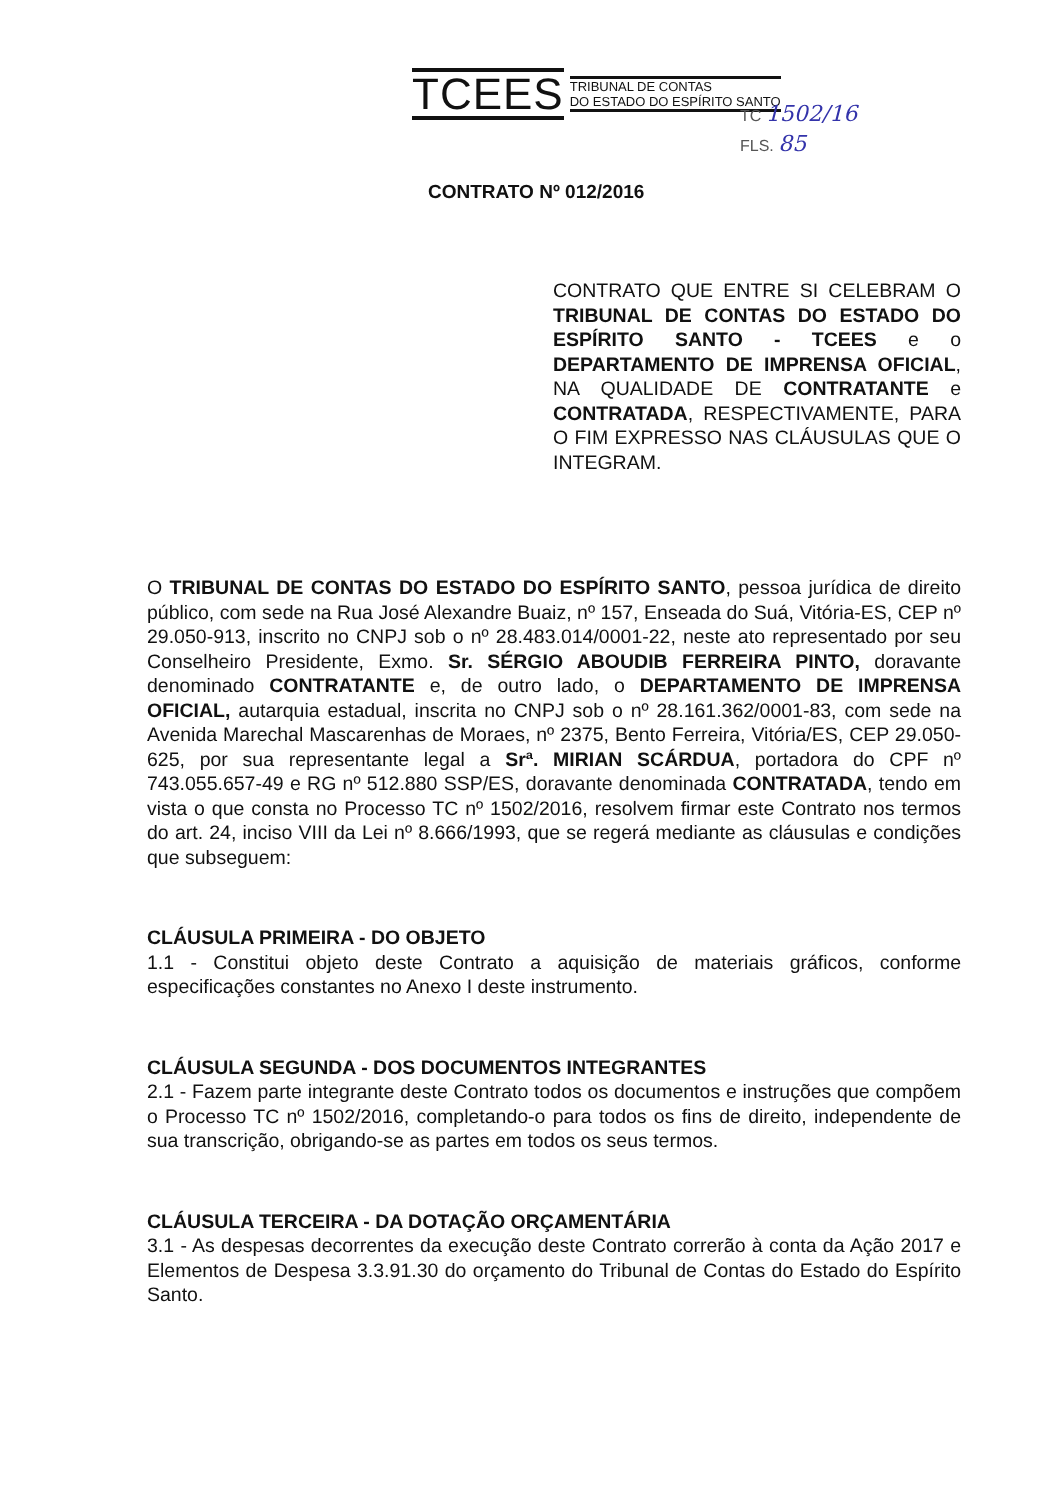TCEES TRIBUNAL DE CONTAS
DO ESTADO DO ESPÍRITO SANTO
TC 1502/16
FLS. 85
CONTRATO Nº 012/2016
CONTRATO QUE ENTRE SI CELEBRAM O TRIBUNAL DE CONTAS DO ESTADO DO ESPÍRITO SANTO - TCEES e o DEPARTAMENTO DE IMPRENSA OFICIAL, NA QUALIDADE DE CONTRATANTE e CONTRATADA, RESPECTIVAMENTE, PARA O FIM EXPRESSO NAS CLÁUSULAS QUE O INTEGRAM.
O TRIBUNAL DE CONTAS DO ESTADO DO ESPÍRITO SANTO, pessoa jurídica de direito público, com sede na Rua José Alexandre Buaiz, nº 157, Enseada do Suá, Vitória-ES, CEP nº 29.050-913, inscrito no CNPJ sob o nº 28.483.014/0001-22, neste ato representado por seu Conselheiro Presidente, Exmo. Sr. SÉRGIO ABOUDIB FERREIRA PINTO, doravante denominado CONTRATANTE e, de outro lado, o DEPARTAMENTO DE IMPRENSA OFICIAL, autarquia estadual, inscrita no CNPJ sob o nº 28.161.362/0001-83, com sede na Avenida Marechal Mascarenhas de Moraes, nº 2375, Bento Ferreira, Vitória/ES, CEP 29.050-625, por sua representante legal a Srª. MIRIAN SCÁRDUA, portadora do CPF nº 743.055.657-49 e RG nº 512.880 SSP/ES, doravante denominada CONTRATADA, tendo em vista o que consta no Processo TC nº 1502/2016, resolvem firmar este Contrato nos termos do art. 24, inciso VIII da Lei nº 8.666/1993, que se regerá mediante as cláusulas e condições que subseguem:
CLÁUSULA PRIMEIRA - DO OBJETO
1.1 - Constitui objeto deste Contrato a aquisição de materiais gráficos, conforme especificações constantes no Anexo I deste instrumento.
CLÁUSULA SEGUNDA - DOS DOCUMENTOS INTEGRANTES
2.1 - Fazem parte integrante deste Contrato todos os documentos e instruções que compõem o Processo TC nº 1502/2016, completando-o para todos os fins de direito, independente de sua transcrição, obrigando-se as partes em todos os seus termos.
CLÁUSULA TERCEIRA - DA DOTAÇÃO ORÇAMENTÁRIA
3.1 - As despesas decorrentes da execução deste Contrato correrão à conta da Ação 2017 e Elementos de Despesa 3.3.91.30 do orçamento do Tribunal de Contas do Estado do Espírito Santo.